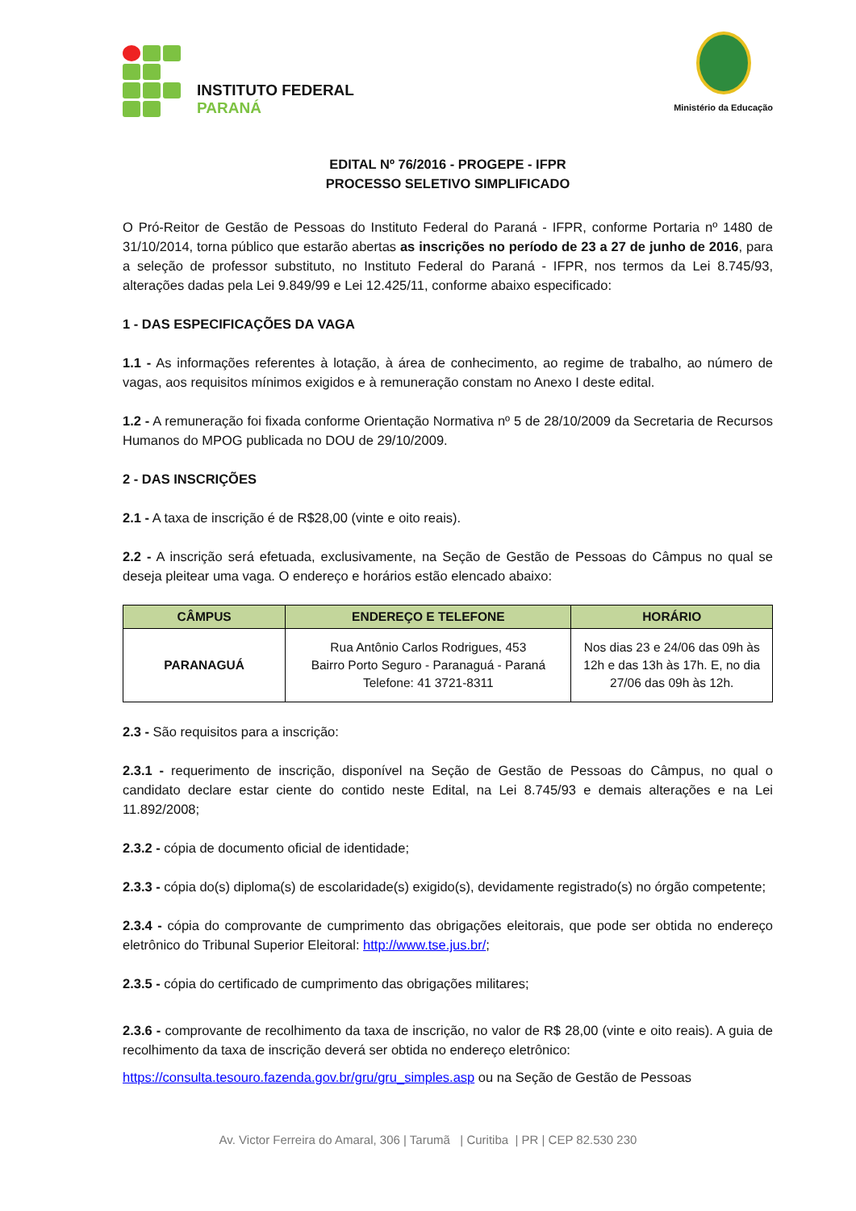INSTITUTO FEDERAL
PARANÁ
Ministério da Educação
EDITAL Nº 76/2016 - PROGEPE - IFPR
PROCESSO SELETIVO SIMPLIFICADO
O Pró-Reitor de Gestão de Pessoas do Instituto Federal do Paraná - IFPR, conforme Portaria nº 1480 de 31/10/2014, torna público que estarão abertas as inscrições no período de 23 a 27 de junho de 2016, para a seleção de professor substituto, no Instituto Federal do Paraná - IFPR, nos termos da Lei 8.745/93, alterações dadas pela Lei 9.849/99 e Lei 12.425/11, conforme abaixo especificado:
1 - DAS ESPECIFICAÇÕES DA VAGA
1.1 - As informações referentes à lotação, à área de conhecimento, ao regime de trabalho, ao número de vagas, aos requisitos mínimos exigidos e à remuneração constam no Anexo I deste edital.
1.2 - A remuneração foi fixada conforme Orientação Normativa nº 5 de 28/10/2009 da Secretaria de Recursos Humanos do MPOG publicada no DOU de 29/10/2009.
2 - DAS INSCRIÇÕES
2.1 - A taxa de inscrição é de R$28,00 (vinte e oito reais).
2.2 - A inscrição será efetuada, exclusivamente, na Seção de Gestão de Pessoas do Câmpus no qual se deseja pleitear uma vaga. O endereço e horários estão elencado abaixo:
| CÂMPUS | ENDEREÇO E TELEFONE | HORÁRIO |
| --- | --- | --- |
| PARANAGUÁ | Rua Antônio Carlos Rodrigues, 453 Bairro Porto Seguro - Paranaguá - Paraná Telefone: 41 3721-8311 | Nos dias 23 e 24/06 das 09h às 12h e das 13h às 17h. E, no dia 27/06 das 09h às 12h. |
2.3 - São requisitos para a inscrição:
2.3.1 - requerimento de inscrição, disponível na Seção de Gestão de Pessoas do Câmpus, no qual o candidato declare estar ciente do contido neste Edital, na Lei 8.745/93 e demais alterações e na Lei 11.892/2008;
2.3.2 - cópia de documento oficial de identidade;
2.3.3 - cópia do(s) diploma(s) de escolaridade(s) exigido(s), devidamente registrado(s) no órgão competente;
2.3.4 - cópia do comprovante de cumprimento das obrigações eleitorais, que pode ser obtida no endereço eletrônico do Tribunal Superior Eleitoral: http://www.tse.jus.br/;
2.3.5 - cópia do certificado de cumprimento das obrigações militares;
2.3.6 - comprovante de recolhimento da taxa de inscrição, no valor de R$ 28,00 (vinte e oito reais). A guia de recolhimento da taxa de inscrição deverá ser obtida no endereço eletrônico:
https://consulta.tesouro.fazenda.gov.br/gru/gru_simples.asp ou na Seção de Gestão de Pessoas
Av. Victor Ferreira do Amaral, 306 | Tarumã | Curitiba | PR | CEP 82.530 230